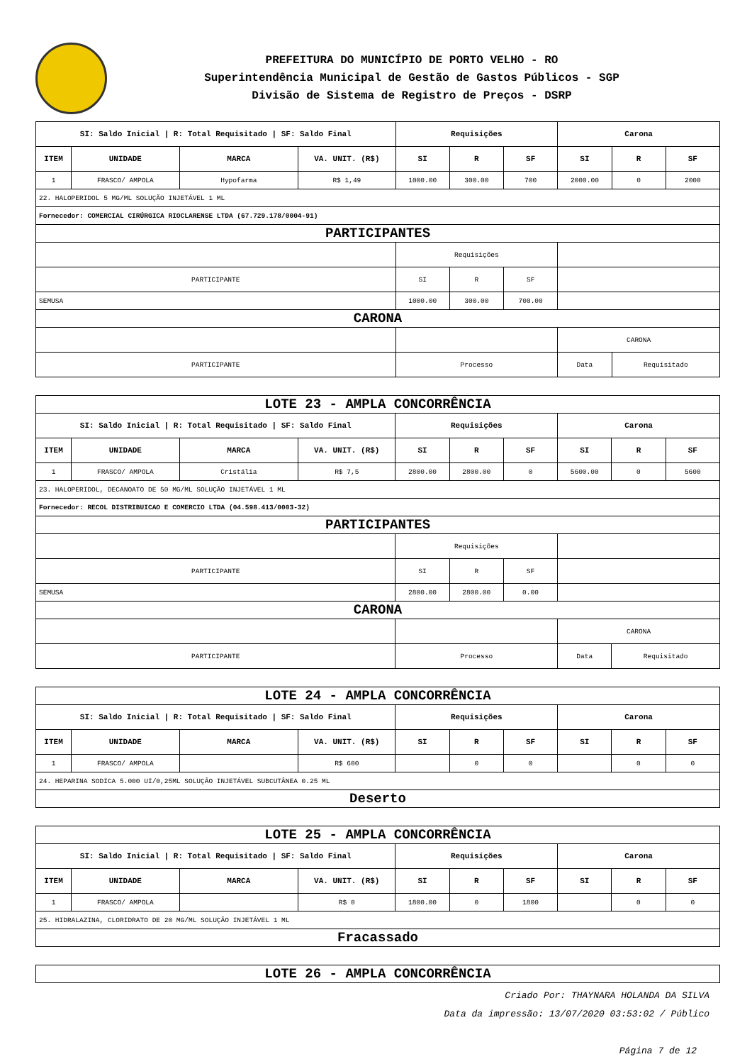PREFEITURA DO MUNICÍPIO DE PORTO VELHO - RO
Superintendência Municipal de Gestão de Gastos Públicos - SGP
Divisão de Sistema de Registro de Preços - DSRP
| SI: Saldo Inicial / R: Total Requisitado / SF: Saldo Final | | | | Requisições | | | Carona | | |
| --- | --- | --- | --- | --- | --- | --- | --- | --- | --- |
| ITEM | UNIDADE | MARCA | VA. UNIT. (R$) | SI | R | SF | SI | R | SF |
| 1 | FRASCO/ AMPOLA | Hypofarma | R$ 1,49 | 1000.00 | 300.00 | 700 | 2000.00 | 0 | 2000 |
| 22. HALOPERIDOL 5 MG/ML SOLUÇÃO INJETÁVEL 1 ML | | | | | | | | | |
| Fornecedor: COMERCIAL CIRÚRGICA RIOCLARENSE LTDA (67.729.178/0004-91) | | | | | | | | | |
| PARTICIPANTES | | | | | | | | | |
| | | | | Requisições | | | | | |
| PARTICIPANTE | | | | SI | R | SF | | | |
| SEMUSA | | | | 1000.00 | 300.00 | 700.00 | | | |
| CARONA | | | | | | | | | |
| | | | | | | | CARONA | | |
| PARTICIPANTE | | | | Processo | | | Data | Requisitado | |
| LOTE 23 - AMPLA CONCORRÊNCIA | | | | | | | | | |
| SI: Saldo Inicial / R: Total Requisitado / SF: Saldo Final | | | | Requisições | | | Carona | | |
| ITEM | UNIDADE | MARCA | VA. UNIT. (R$) | SI | R | SF | SI | R | SF |
| 1 | FRASCO/ AMPOLA | Cristália | R$ 7,5 | 2800.00 | 2800.00 | 0 | 5600.00 | 0 | 5600 |
| 23. HALOPERIDOL, DECANOATO DE 50 MG/ML SOLUÇÃO INJETÁVEL 1 ML | | | | | | | | | |
| Fornecedor: RECOL DISTRIBUICAO E COMERCIO LTDA (04.598.413/0003-32) | | | | | | | | | |
| PARTICIPANTES | | | | | | | | | |
| | | | | Requisições | | | | | |
| PARTICIPANTE | | | | SI | R | SF | | | |
| SEMUSA | | | | 2800.00 | 2800.00 | 0.00 | | | |
| CARONA | | | | | | | | | |
| | | | | | | | CARONA | | |
| PARTICIPANTE | | | | Processo | | | Data | Requisitado | |
| LOTE 24 - AMPLA CONCORRÊNCIA | | | | | | | | | |
| SI: Saldo Inicial / R: Total Requisitado / SF: Saldo Final | | | | Requisições | | | Carona | | |
| ITEM | UNIDADE | MARCA | VA. UNIT. (R$) | SI | R | SF | SI | R | SF |
| 1 | FRASCO/ AMPOLA | | R$ 600 | | 0 | 0 | | 0 | 0 |
| 24. HEPARINA SODICA 5.000 UI/0,25ML SOLUÇÃO INJETÁVEL SUBCUTÂNEA 0.25 ML | | | | | | | | | |
| Deserto | | | | | | | | | |
| LOTE 25 - AMPLA CONCORRÊNCIA | | | | | | | | | |
| SI: Saldo Inicial / R: Total Requisitado / SF: Saldo Final | | | | Requisições | | | Carona | | |
| ITEM | UNIDADE | MARCA | VA. UNIT. (R$) | SI | R | SF | SI | R | SF |
| 1 | FRASCO/ AMPOLA | | R$ 0 | 1800.00 | 0 | 1800 | | 0 | 0 |
| 25. HIDRALAZINA, CLORIDRATO DE 20 MG/ML SOLUÇÃO INJETÁVEL 1 ML | | | | | | | | | |
| Fracassado | | | | | | | | | |
| LOTE 26 - AMPLA CONCORRÊNCIA |
Criado Por: THAYNARA HOLANDA DA SILVA
Data da impressão: 13/07/2020 03:53:02 / Público
Página 7 de 12